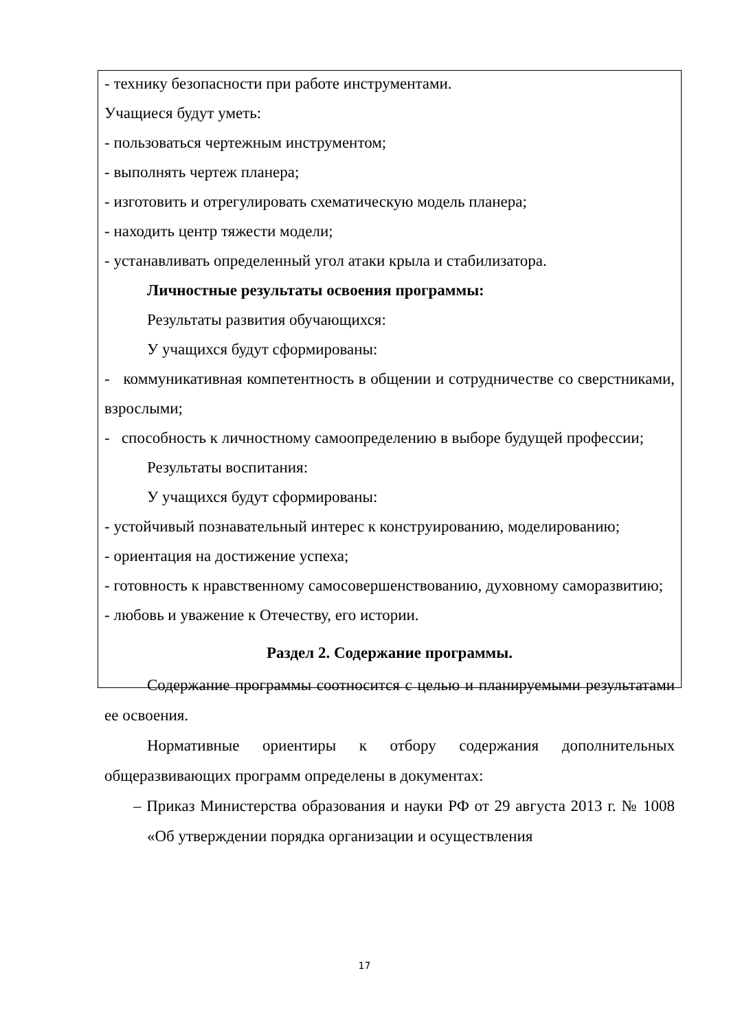- технику безопасности при работе инструментами.
Учащиеся будут уметь:
- пользоваться чертежным инструментом;
- выполнять чертеж планера;
- изготовить и отрегулировать схематическую модель планера;
- находить центр тяжести модели;
- устанавливать определенный угол атаки крыла и стабилизатора.
Личностные результаты освоения программы:
Результаты развития обучающихся:
У учащихся будут сформированы:
- коммуникативная компетентность в общении и сотрудничестве со сверстниками, взрослыми;
- способность к личностному самоопределению в выборе будущей профессии;
Результаты воспитания:
У учащихся будут сформированы:
- устойчивый познавательный интерес к конструированию, моделированию;
- ориентация на достижение успеха;
- готовность к нравственному самосовершенствованию, духовному саморазвитию;
- любовь и уважение к Отечеству, его истории.
Раздел 2. Содержание программы.
Содержание программы соотносится с целью и планируемыми результатами ее освоения.
Нормативные ориентиры к отбору содержания дополнительных общеразвивающих программ определены в документах:
– Приказ Министерства образования и науки РФ от 29 августа 2013 г. № 1008 «Об утверждении порядка организации и осуществления
17